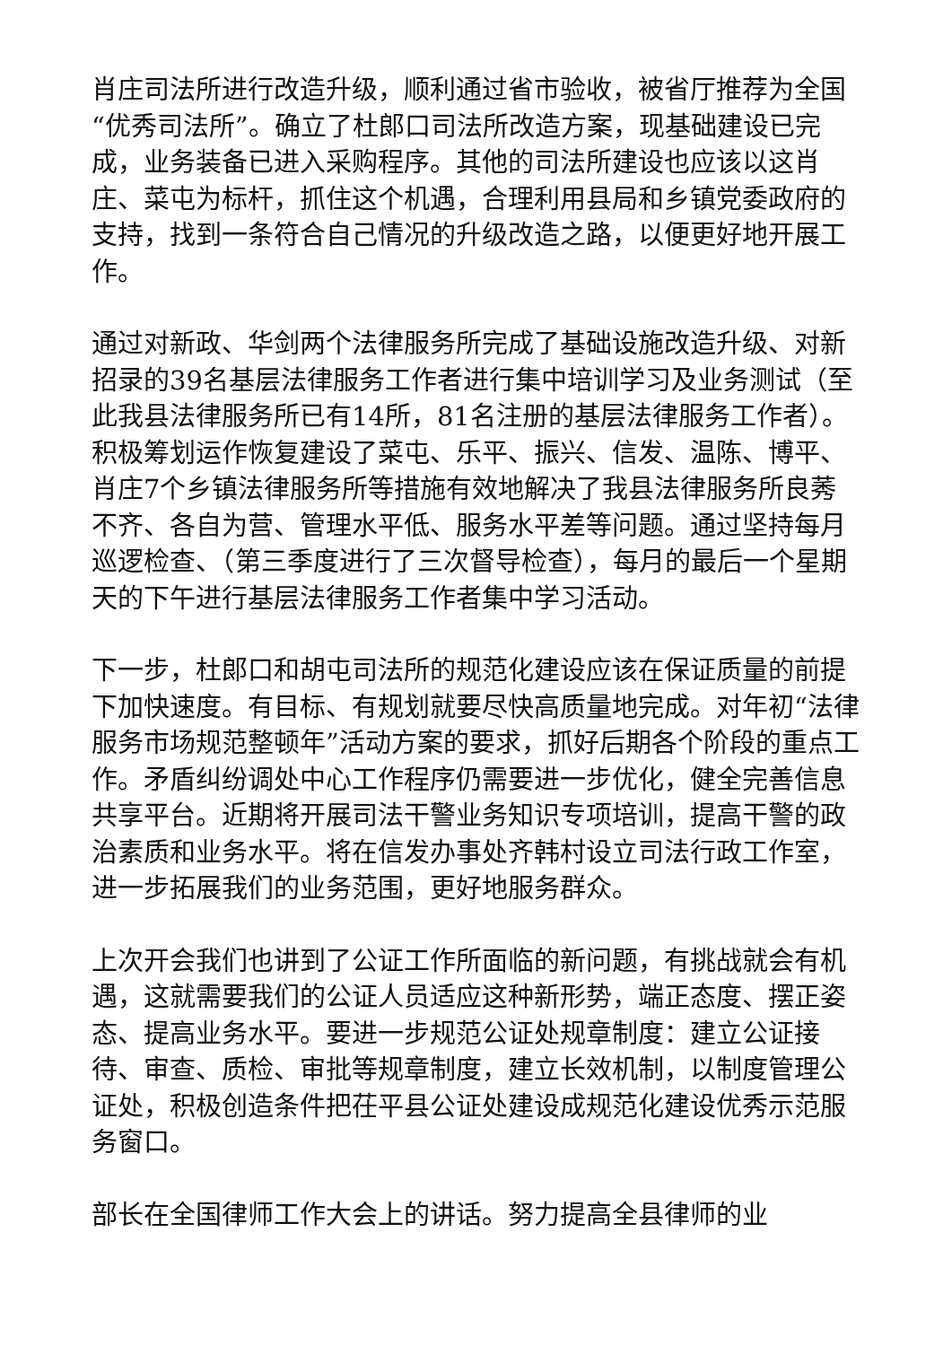肖庄司法所进行改造升级，顺利通过省市验收，被省厅推荐为全国“优秀司法所”。确立了杜郎口司法所改造方案，现基础建设已完成，业务装备已进入采购程序。其他的司法所建设也应该以这肖庄、菜屯为标杆，抓住这个机遇，合理利用县局和乡镇党委政府的支持，找到一条符合自己情况的升级改造之路，以便更好地开展工作。
通过对新政、华剑两个法律服务所完成了基础设施改造升级、对新招录的39名基层法律服务工作者进行集中培训学习及业务测试（至此我县法律服务所已有14所，81名注册的基层法律服务工作者）。积极筹划运作恢复建设了菜屯、乐平、振兴、信发、温陈、博平、肖庄7个乡镇法律服务所等措施有效地解决了我县法律服务所良莠不齐、各自为营、管理水平低、服务水平差等问题。通过坚持每月巡逻检查、（第三季度进行了三次督导检查），每月的最后一个星期天的下午进行基层法律服务工作者集中学习活动。
下一步，杜郎口和胡屯司法所的规范化建设应该在保证质量的前提下加快速度。有目标、有规划就要尽快高质量地完成。对年初“法律服务市场规范整顿年”活动方案的要求，抓好后期各个阶段的重点工作。矛盾纠纷调处中心工作程序仍需要进一步优化，健全完善信息共享平台。近期将开展司法干警业务知识专项培训，提高干警的政治素质和业务水平。将在信发办事处齐韩村设立司法行政工作室，进一步拓展我们的业务范围，更好地服务群众。
上次开会我们也讲到了公证工作所面临的新问题，有挑战就会有机遇，这就需要我们的公证人员适应这种新形势，端正态度、摆正姿态、提高业务水平。要进一步规范公证处规章制度：建立公证接待、审查、质检、审批等规章制度，建立长效机制，以制度管理公证处，积极创造条件把茌平县公证处建设成规范化建设优秀示范服务窗口。
部长在全国律师工作大会上的讲话。努力提高全县律师的业